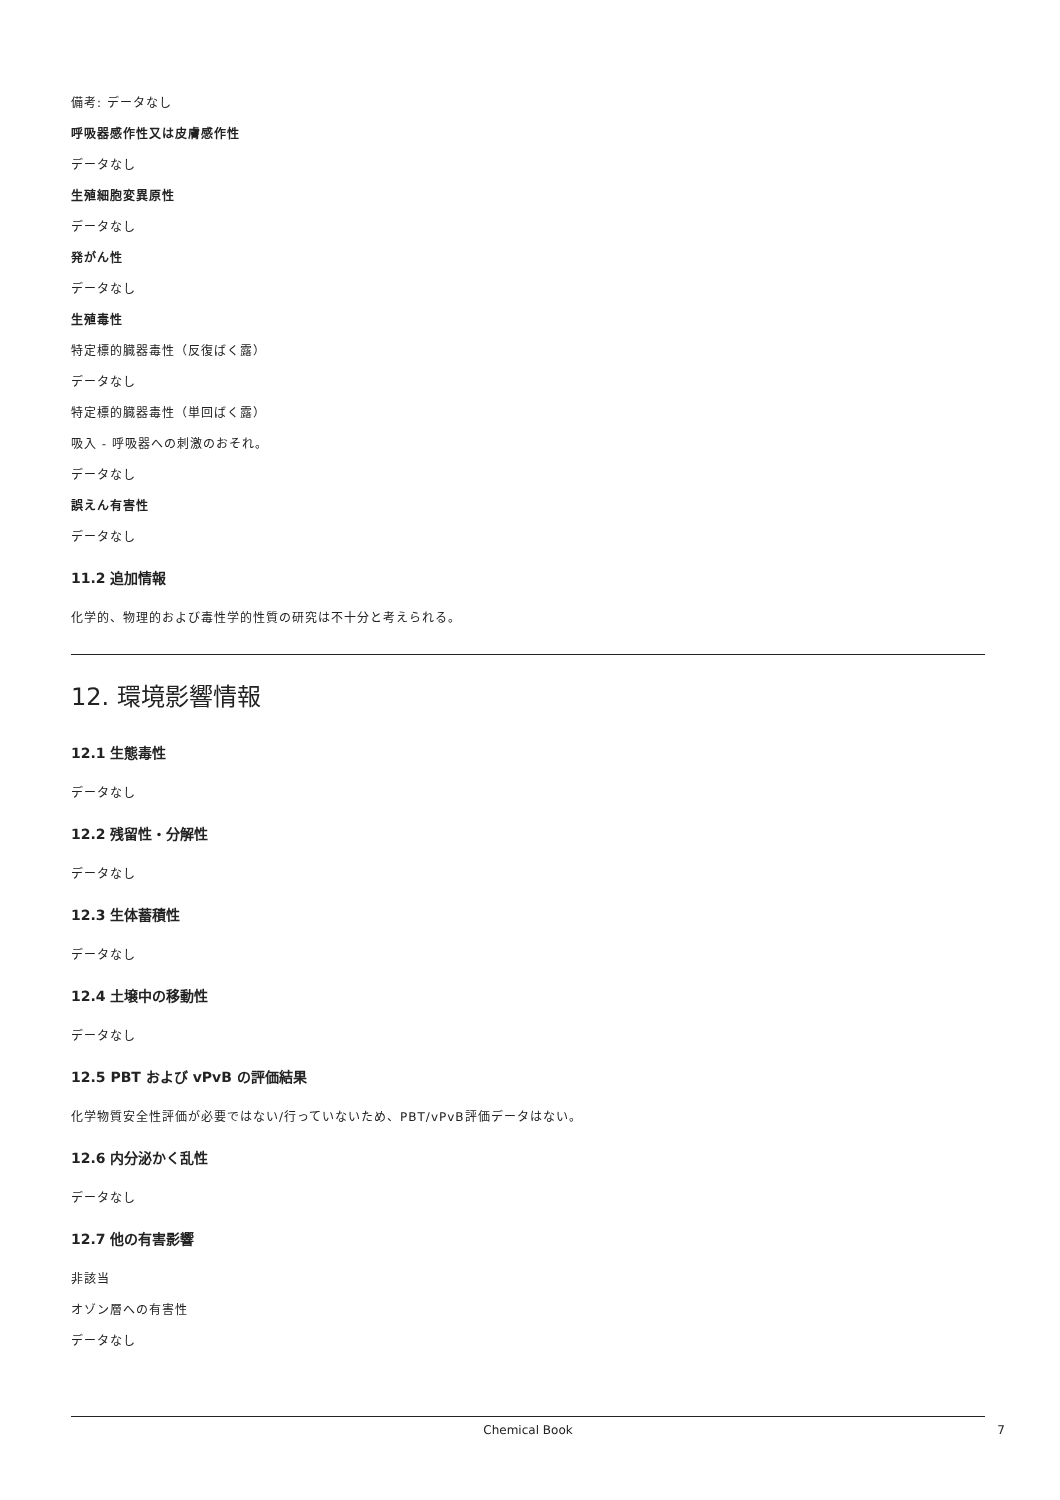備考: データなし
呼吸器感作性又は皮膚感作性
データなし
生殖細胞変異原性
データなし
発がん性
データなし
生殖毒性
特定標的臓器毒性（反復ばく露）
データなし
特定標的臓器毒性（単回ばく露）
吸入 - 呼吸器への刺激のおそれ。
データなし
誤えん有害性
データなし
11.2 追加情報
化学的、物理的および毒性学的性質の研究は不十分と考えられる。
12. 環境影響情報
12.1 生態毒性
データなし
12.2 残留性・分解性
データなし
12.3 生体蓄積性
データなし
12.4 土壌中の移動性
データなし
12.5 PBT および vPvB の評価結果
化学物質安全性評価が必要ではない/行っていないため、PBT/vPvB評価データはない。
12.6 内分泌かく乱性
データなし
12.7 他の有害影響
非該当
オゾン層への有害性
データなし
Chemical Book 7